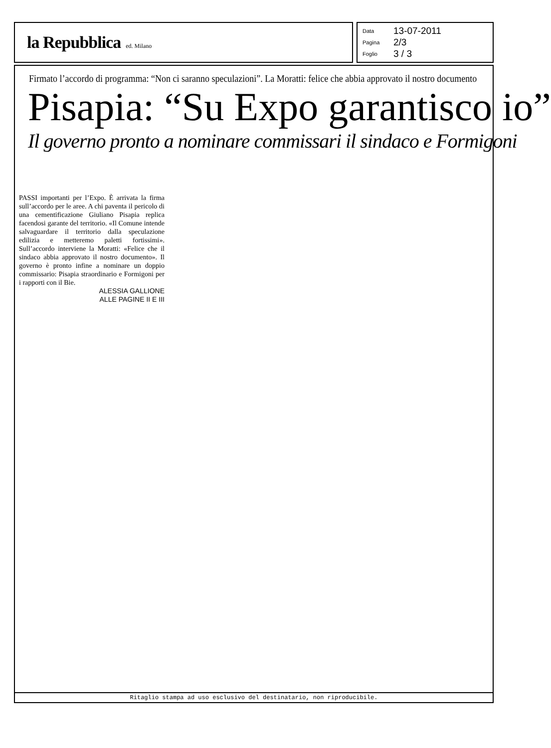la Repubblica ed. Milano
Data 13-07-2011
Pagina 2/3
Foglio 3 / 3
Firmato l’accordo di programma: “Non ci saranno speculazioni”. La Moratti: felice che abbia approvato il nostro documento
Pisapia: “Su Expo garantisco io”
Il governo pronto a nominare commissari il sindaco e Formigoni
PASSI importanti per l’Expo. È arrivata la firma sull’accordo per le aree. A chi paventa il pericolo di una cementificazione Giuliano Pisapia replica facendosi garante del territorio. «Il Comune intende salvaguardare il territorio dalla speculazione edilizia e metteremo paletti fortissimi». Sull’accordo interviene la Moratti: «Felice che il sindaco abbia approvato il nostro documento». Il governo è pronto infine a nominare un doppio commissario: Pisapia straordinario e Formigoni per i rapporti con il Bie.
ALESSIA GALLIONE
ALLE PAGINE II E III
Ritaglio stampa ad uso esclusivo del destinatario, non riproducibile.